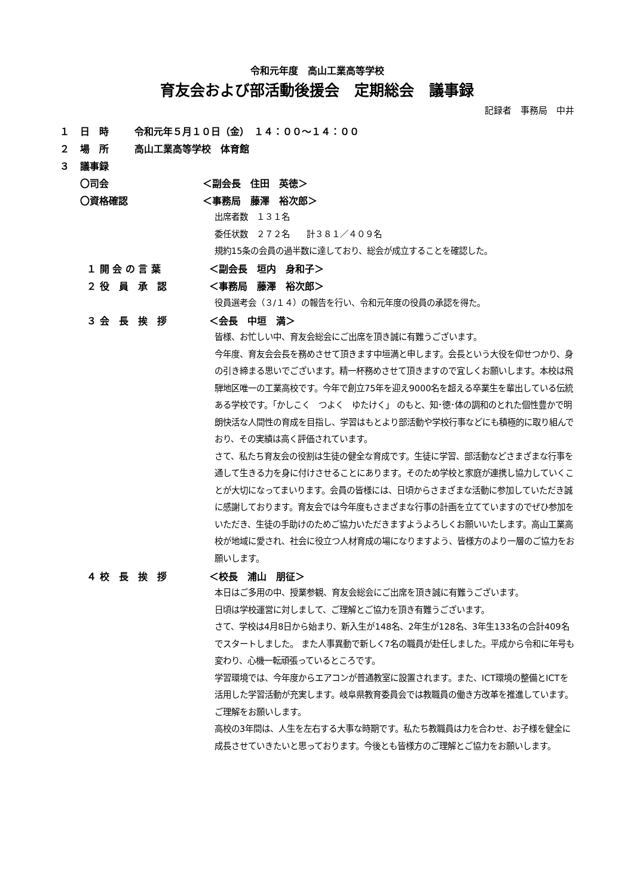令和元年度　高山工業高等学校
育友会および部活動後援会　定期総会　議事録
記録者　事務局　中井
１ 日　時 令和元年５月１０日（金）　１４：００～１４：００
２ 場　所 高山工業高等学校　体育館
３ 議事録
〇司会 ＜副会長　住田　英徳＞
〇資格確認 ＜事務局　藤澤　裕次郎＞
出席者数　１３１名
委任状数　２７２名　　計３８１／４０９名
規約15条の会員の過半数に達しており、総会が成立することを確認した。
１ 開 会 の 言 葉 ＜副会長　垣内　身和子＞
２ 役　員　承　認 ＜事務局　藤澤　裕次郎＞
役員選考会（３/１４）の報告を行い、令和元年度の役員の承認を得た。
３ 会　長　挨　拶 ＜会長　中垣　満＞
皆様、お忙しい中、育友会総会にご出席を頂き誠に有難うございます。
今年度、育友会会長を務めさせて頂きます中垣満と申します。会長という大役を仰せつかり、身の引き締まる思いでございます。精一杯務めさせて頂きますので宜しくお願いします。本校は飛騨地区唯一の工業高校です。今年で創立75年を迎え9000名を超える卒業生を輩出している伝統ある学校です。「かしこく　つよく　ゆたけく」 のもと、知･徳･体の調和のとれた個性豊かで明朗快活な人間性の育成を目指し、学習はもとより部活動や学校行事などにも積極的に取り組んでおり、その実績は高く評価されています。
さて、私たち育友会の役割は生徒の健全な育成です。生徒に学習、部活動などさまざまな行事を通して生きる力を身に付けさせることにあります。そのため学校と家庭が連携し協力していくことが大切になってまいります。会員の皆様には、日頃からさまざまな活動に参加していただき誠に感謝しております。育友会では今年度もさまざまな行事の計画を立てていますのでぜひ参加をいただき、生徒の手助けのためご協力いただきますようよろしくお願いいたします。高山工業高校が地域に愛され、社会に役立つ人材育成の場になりますよう、皆様方のより一層のご協力をお願いします。
４ 校　長　挨　拶 ＜校長　浦山　朋征＞
本日はご多用の中、授業参観、育友会総会にご出席を頂き誠に有難うございます。
日頃は学校運営に対しまして、ご理解とご協力を頂き有難うございます。
さて、学校は4月8日から始まり、新入生が148名、2年生が128名、3年生133名の合計409名でスタートしました。 また人事異動で新しく7名の職員が赴任しました。平成から令和に年号も変わり、心機一転頑張っているところです。
学習環境では、今年度からエアコンが普通教室に設置されます。また、ICT環境の整備とICTを活用した学習活動が充実します。岐阜県教育委員会では教職員の働き方改革を推進しています。ご理解をお願いします。
高校の3年間は、人生を左右する大事な時期です。私たち教職員は力を合わせ、お子様を健全に成長させていきたいと思っております。今後とも皆様方のご理解とご協力をお願いします。